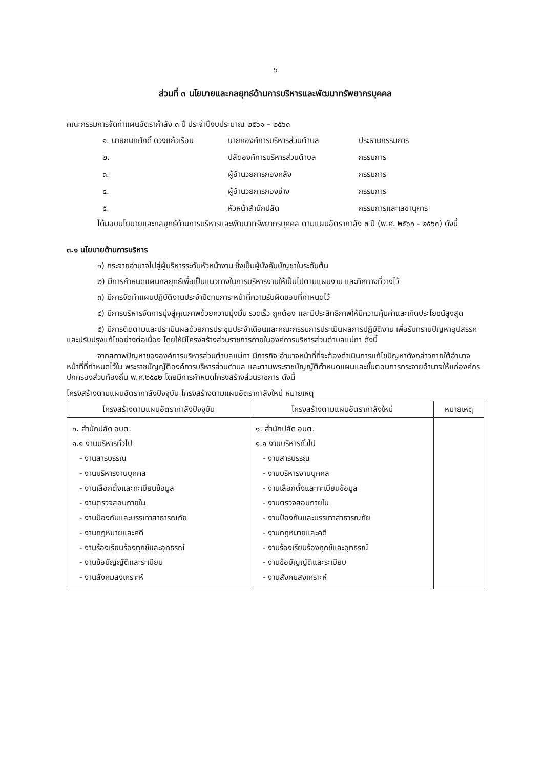๖
ส่วนที่ ๓ นโยบายและกลยุทธ์ด้านการบริหารและพัฒนาทรัพยากรบุคคล
คณะกรรมการจัดทำแผนอัตรากำลัง ๓ ปี ประจำปีงบประมาณ ๒๕๖๑ – ๒๕๖๓
๑. นายกนกศักดิ์ ดวงแก้วเรือน นายกองค์การบริหารส่วนตำบล ประธานกรรมการ ๒. ปลัดองค์การบริหารส่วนตำบล กรรมการ ๓. ผู้อำนวยการกองคลัง กรรมการ ๔. ผู้อำนวยการกองช่าง กรรมการ ๕. หัวหน้าสำนักปลัด กรรมการและเลขานุการ
ได้มอบนโยบายและกลยุทธ์ด้านการบริหารและพัฒนาทรัพยากรบุคคล ตามแผนอัตรากาลัง ๓ ปี (พ.ศ. ๒๕๖๑ - ๒๕๖๓) ดังนี้
๓.๑ นโยบายด้านการบริหาร
๑) กระจายอำนาจไปสู่ผู้บริหารระดับหัวหน้างาน ซึ่งเป็นผู้บังคับบัญชาในระดับต้น
๒) มีการกำหนดแผนกลยุทธ์เพื่อเป็นแนวทางในการบริหารงานให้เป็นไปตามแผนงาน และทิศทางที่วางไว้
๓) มีการจัดทำแผนปฏิบัติงานประจำปีตามภาระหน้าที่ความรับผิดชอบที่กำหนดไว้
๔) มีการบริหารจัดการมุ่งสู่คุณภาพด้วยความมุ่งมั่น รวดเร็ว ถูกต้อง และมีประสิทธิภาพให้มีความคุ้มค่าและเกิดประโยชน์สูงสุด
๕) มีการติดตามและประเมินผลด้วยการประชุมประจำเดือนและคณะกรรมการประเมินผลการปฏิบัติงาน เพื่อรับทราบปัญหาอุปสรรค และปรับปรุงแก้ไขอย่างต่อเนื่อง โดยให้มีโครงสร้างส่วนราชการภายในองค์การบริหารส่วนตำบลแม่ทา ดังนี้
จากสภาพปัญหาขององค์การบริหารส่วนตำบลแม่ทา มีภารกิจ อำนาจหน้าที่ที่จะต้องดำเนินการแก้ไขปัญหาดังกล่าวภายใต้อำนาจหน้าที่ที่กำหนดไว้ใน พระราชบัญญัติองค์การบริหารส่วนตำบล และตามพระราชบัญญัติกำหนดแผนและขั้นตอนการกระจายอำนาจให้แก่องค์กรปกครองส่วนท้องถิ่น พ.ศ.๒๕๔๒ โดยมีการกำหนดโครงสร้างส่วนราชการ ดังนี้
โครงสร้างตามแผนอัตรากำลังปัจจุบัน โครงสร้างตามแผนอัตรากำลังใหม่ หมายเหตุ
| โครงสร้างตามแผนอัตรากำลังปัจจุบัน | โครงสร้างตามแผนอัตรากำลังใหม่ | หมายเหตุ |
| --- | --- | --- |
| ๑. สำนักปลัด อบต. ๑.๑ งานบริหารทั่วไป - งานสารบรรณ - งานบริหารงานบุคคล - งานเลือกตั้งและทะเบียนข้อมูล - งานตรวจสอบภายใน - งานป้องกันและบรรเทาสาธารณภัย - งานกฎหมายและคดี - งานร้องเรียนร้องทุกข์และอุทธรณ์ - งานข้อบัญญัติและระเบียบ - งานสังคมสงเคราะห์ | ๑. สำนักปลัด อบต. ๑.๑ งานบริหารทั่วไป - งานสารบรรณ - งานบริหารงานบุคคล - งานเลือกตั้งและทะเบียนข้อมูล - งานตรวจสอบภายใน - งานป้องกันและบรรเทาสาธารณภัย - งานกฎหมายและคดี - งานร้องเรียนร้องทุกข์และอุทธรณ์ - งานข้อบัญญัติและระเบียบ - งานสังคมสงเคราะห์ | |